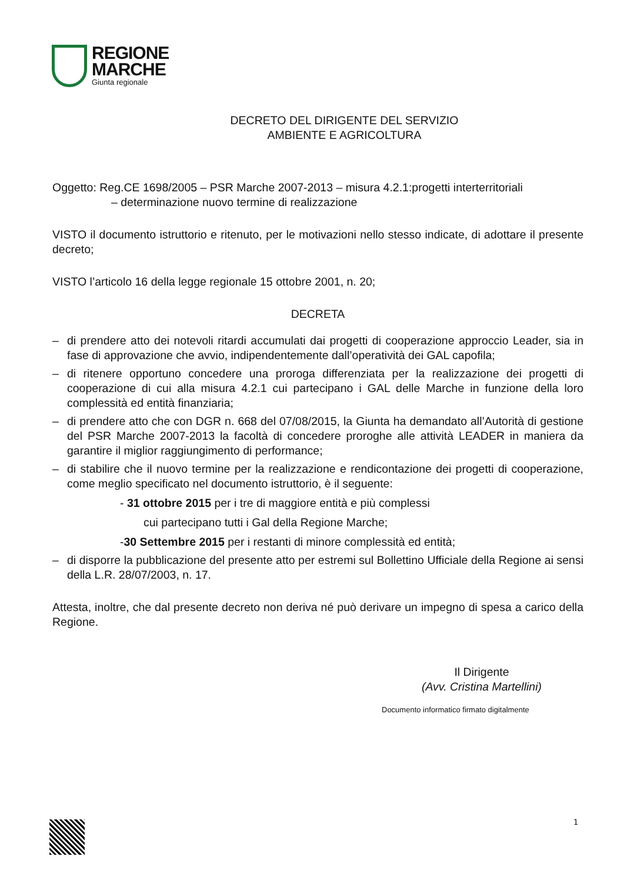REGIONE
MARCHE
Giunta regionale
DECRETO DEL DIRIGENTE DEL SERVIZIO
AMBIENTE E AGRICOLTURA
Oggetto: Reg.CE 1698/2005 – PSR Marche 2007-2013 – misura 4.2.1:progetti interterritoriali
– determinazione nuovo termine di realizzazione
VISTO il documento istruttorio e ritenuto, per le motivazioni nello stesso indicate, di adottare il presente decreto;
VISTO l’articolo 16 della legge regionale 15 ottobre 2001, n. 20;
DECRETA
– di prendere atto dei notevoli ritardi accumulati dai progetti di cooperazione approccio Leader, sia in fase di approvazione che avvio, indipendentemente dall’operatività dei GAL capofila;
– di ritenere opportuno concedere una proroga differenziata per la realizzazione dei progetti di cooperazione di cui alla misura 4.2.1 cui partecipano i GAL delle Marche in funzione della loro complessità ed entità finanziaria;
– di prendere atto che con DGR n. 668 del 07/08/2015, la Giunta ha demandato all’Autorità di gestione del PSR Marche 2007-2013 la facoltà di concedere proroghe alle attività LEADER in maniera da garantire il miglior raggiungimento di performance;
– di stabilire che il nuovo termine per la realizzazione e rendicontazione dei progetti di cooperazione, come meglio specificato nel documento istruttorio, è il seguente:
- 31 ottobre 2015 per i tre di maggiore entità e più complessi
cui partecipano tutti i Gal della Regione Marche;
-30 Settembre 2015 per i restanti di minore complessità ed entità;
– di disporre la pubblicazione del presente atto per estremi sul Bollettino Ufficiale della Regione ai sensi della L.R. 28/07/2003, n. 17.
Attesta, inoltre, che dal presente decreto non deriva né può derivare un impegno di spesa a carico della Regione.
Il Dirigente
(Avv. Cristina Martellini)
Documento informatico firmato digitalmente
1